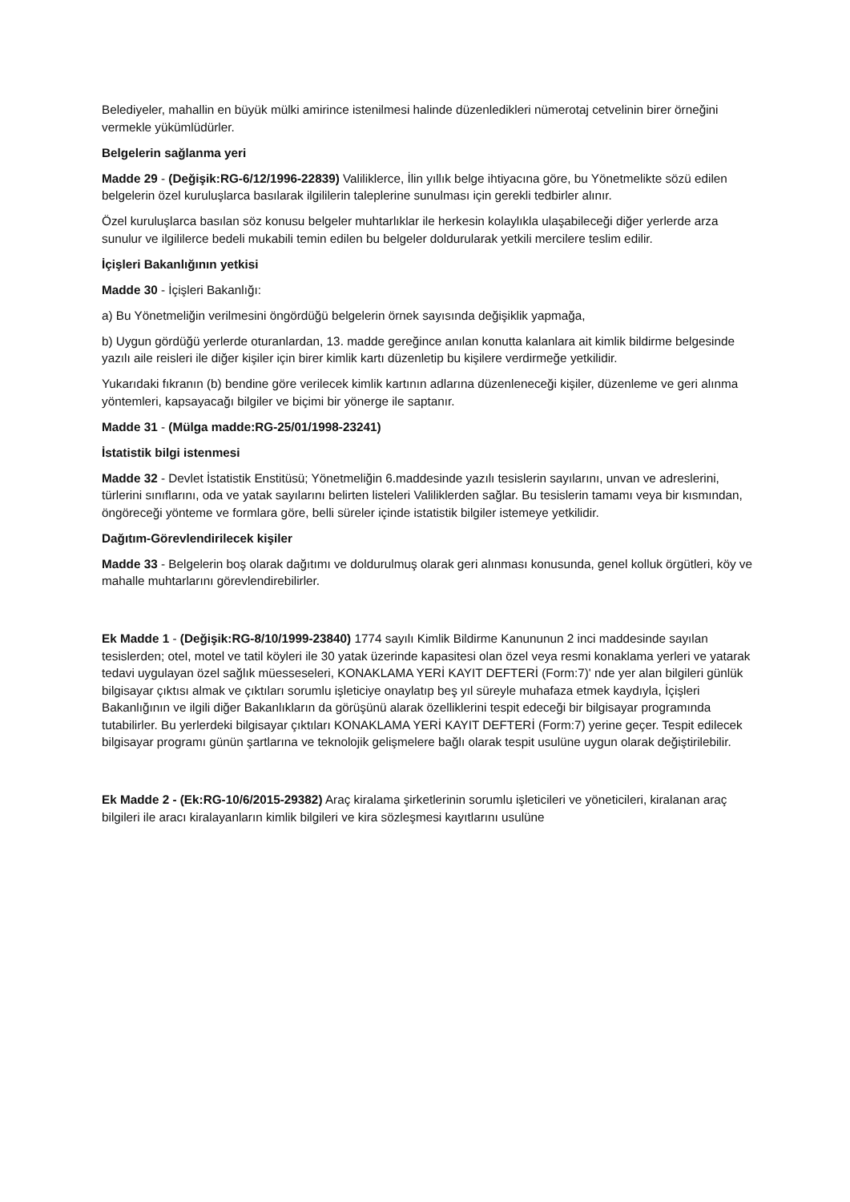Belediyeler, mahallin en büyük mülki amirince istenilmesi halinde düzenledikleri nümerotaj cetvelinin birer örneğini vermekle yükümlüdürler.
Belgelerin sağlanma yeri
Madde 29 - (Değişik:RG-6/12/1996-22839) Valiliklerce, İlin yıllık belge ihtiyacına göre, bu Yönetmelikte sözü edilen belgelerin özel kuruluşlarca basılarak ilgililerin taleplerine sunulması için gerekli tedbirler alınır.
Özel kuruluşlarca basılan söz konusu belgeler muhtarlıklar ile herkesin kolaylıkla ulaşabileceği diğer yerlerde arza sunulur ve ilgililerce bedeli mukabili temin edilen bu belgeler doldurularak yetkili mercilere teslim edilir.
İçişleri Bakanlığının yetkisi
Madde 30 - İçişleri Bakanlığı:
a) Bu Yönetmeliğin verilmesini öngördüğü belgelerin örnek sayısında değişiklik yapmağa,
b) Uygun gördüğü yerlerde oturanlardan, 13. madde gereğince anılan konutta kalanlara ait kimlik bildirme belgesinde yazılı aile reisleri ile diğer kişiler için birer kimlik kartı düzenletip bu kişilere verdirmeğe yetkilidir.
Yukarıdaki fıkranın (b) bendine göre verilecek kimlik kartının adlarına düzenleneceği kişiler, düzenleme ve geri alınma yöntemleri, kapsayacağı bilgiler ve biçimi bir yönerge ile saptanır.
Madde 31 - (Mülga madde:RG-25/01/1998-23241)
İstatistik bilgi istenmesi
Madde 32 - Devlet İstatistik Enstitüsü; Yönetmeliğin 6.maddesinde yazılı tesislerin sayılarını, unvan ve adreslerini, türlerini sınıflarını, oda ve yatak sayılarını belirten listeleri Valiliklerden sağlar. Bu tesislerin tamamı veya bir kısmından, öngöreceği yönteme ve formlara göre, belli süreler içinde istatistik bilgiler istemeye yetkilidir.
Dağıtım-Görevlendirilecek kişiler
Madde 33 - Belgelerin boş olarak dağıtımı ve doldurulmuş olarak geri alınması konusunda, genel kolluk örgütleri, köy ve mahalle muhtarlarını görevlendirebilirler.
Ek Madde 1 - (Değişik:RG-8/10/1999-23840) 1774 sayılı Kimlik Bildirme Kanununun 2 inci maddesinde sayılan tesislerden; otel, motel ve tatil köyleri ile 30 yatak üzerinde kapasitesi olan özel veya resmi konaklama yerleri ve yatarak tedavi uygulayan özel sağlık müesseseleri, KONAKLAMA YERİ KAYIT DEFTERİ (Form:7)' nde yer alan bilgileri günlük bilgisayar çıktısı almak ve çıktıları sorumlu işleticiye onaylatıp beş yıl süreyle muhafaza etmek kaydıyla, İçişleri Bakanlığının ve ilgili diğer Bakanlıkların da görüşünü alarak özelliklerini tespit edeceği bir bilgisayar programında tutabilirler. Bu yerlerdeki bilgisayar çıktıları KONAKLAMA YERİ KAYIT DEFTERİ (Form:7) yerine geçer. Tespit edilecek bilgisayar programı günün şartlarına ve teknolojik gelişmelere bağlı olarak tespit usulüne uygun olarak değiştirilebilir.
Ek Madde 2 - (Ek:RG-10/6/2015-29382) Araç kiralama şirketlerinin sorumlu işleticileri ve yöneticileri, kiralanan araç bilgileri ile aracı kiralayanların kimlik bilgileri ve kira sözleşmesi kayıtlarını usulüne